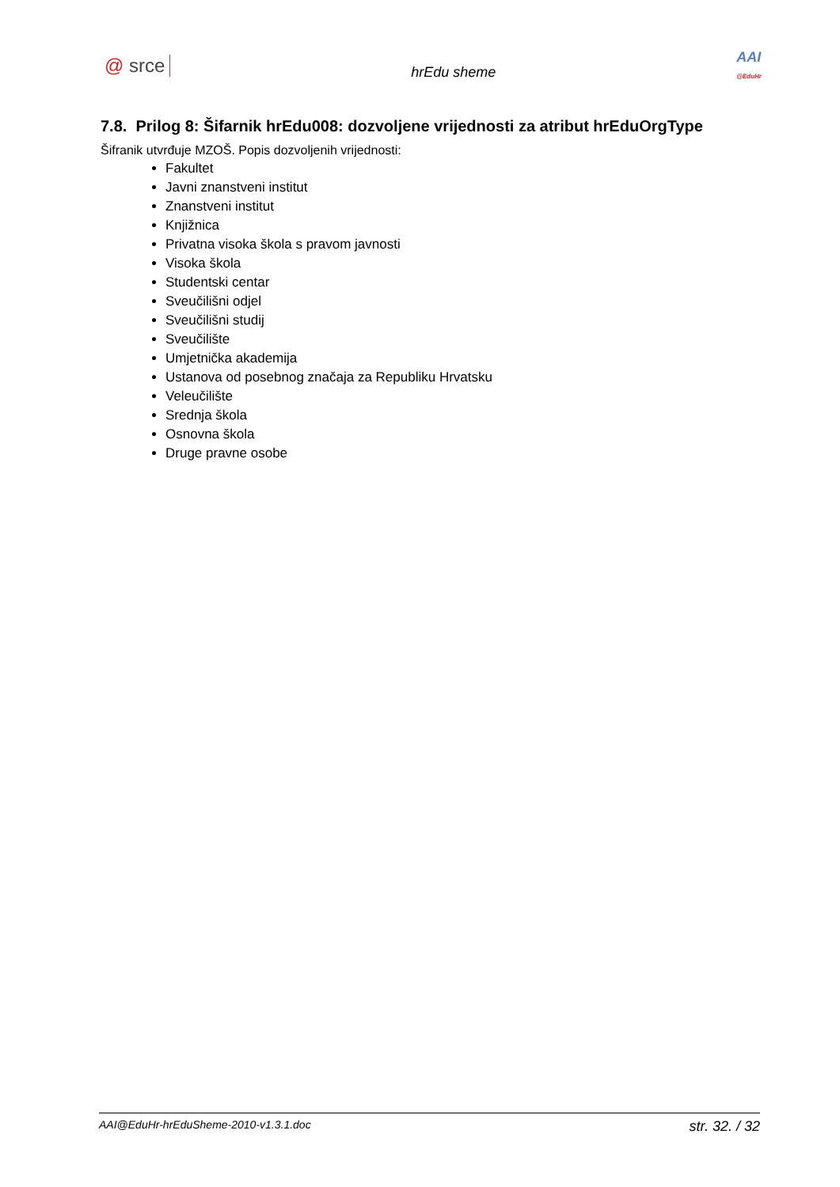@ srce
hrEdu sheme
AAI
@EduHr
7.8. Prilog 8: Šifarnik hrEdu008: dozvoljene vrijednosti za atribut hrEduOrgType
Šifranik utvrđuje MZOŠ. Popis dozvoljenih vrijednosti:
Fakultet
Javni znanstveni institut
Znanstveni institut
Knjižnica
Privatna visoka škola s pravom javnosti
Visoka škola
Studentski centar
Sveučilišni odjel
Sveučilišni studij
Sveučilište
Umjetnička akademija
Ustanova od posebnog značaja za Republiku Hrvatsku
Veleučilište
Srednja škola
Osnovna škola
Druge pravne osobe
AAI@EduHr-hrEduSheme-2010-v1.3.1.doc str. 32. / 32